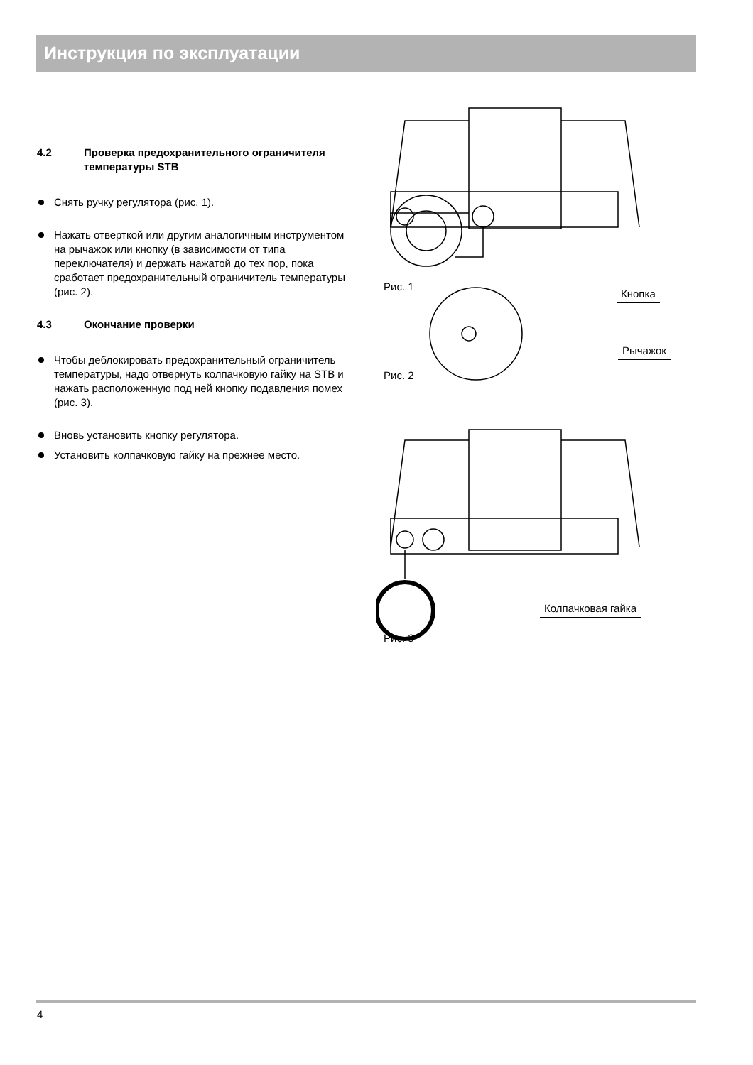Инструкция по эксплуатации
4.2 Проверка предохранительного ограничителя температуры STB
Снять ручку регулятора (рис. 1).
Нажать отверткой или другим аналогичным инструментом на рычажок или кнопку (в зависимости от типа переключателя) и держать нажатой до тех пор, пока сработает предохранительный ограничитель температуры (рис. 2).
4.3 Окончание проверки
Чтобы деблокировать предохранительный ограничитель температуры, надо отвернуть колпачковую гайку на STB и нажать расположенную под ней кнопку подавления помех (рис. 3).
Вновь установить кнопку регулятора.
Установить колпачковую гайку на прежнее место.
Рис. 1
Кнопка
Рычажок
Рис. 2
Колпачковая гайка
Рис. 3
4